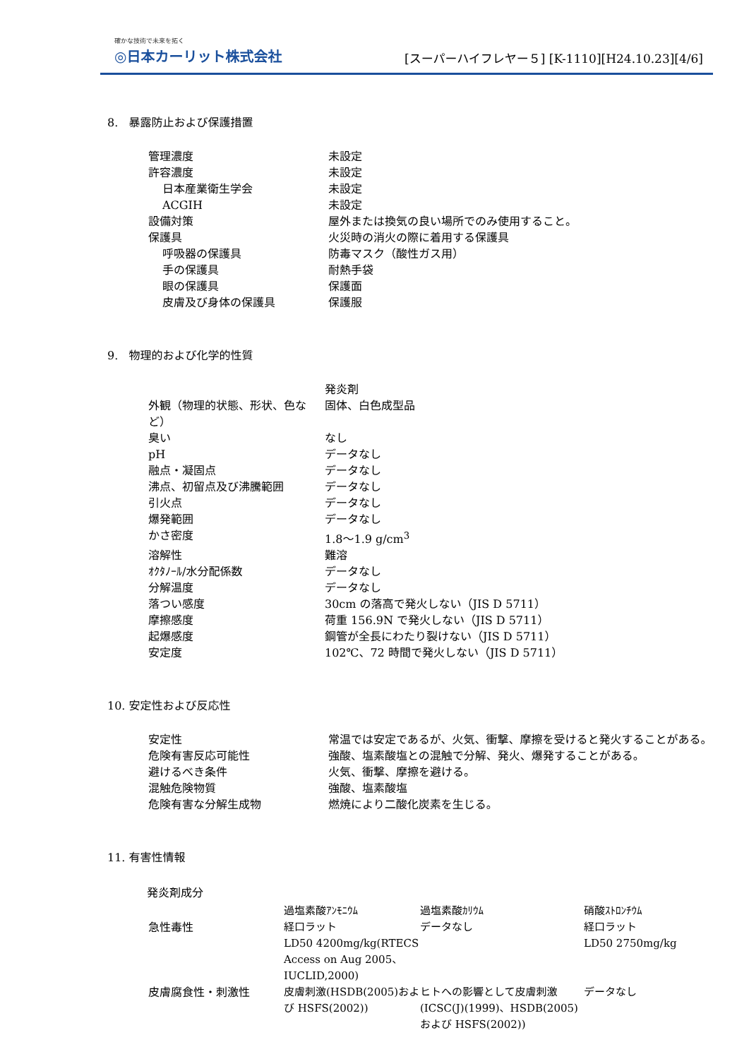確かな技術で未来を拓く
◎日本カーリット株式会社
[スーパーハイフレヤー５] [K-1110][H24.10.23][4/6]
8. 暴露防止および保護措置
| 管理濃度 | 未設定 |
| 許容濃度 | 未設定 |
| 日本産業衛生学会 | 未設定 |
| ACGIH | 未設定 |
| 設備対策 | 屋外または換気の良い場所でのみ使用すること。 |
| 保護具 | 火災時の消火の際に着用する保護具 |
| 呼吸器の保護具 | 防毒マスク（酸性ガス用） |
| 手の保護具 | 耐熱手袋 |
| 眼の保護具 | 保護面 |
| 皮膚及び身体の保護具 | 保護服 |
9. 物理的および化学的性質
| | 発炎剤 |
| 外観（物理的状態、形状、色など） | 固体、白色成型品 |
| 臭い | なし |
| pH | データなし |
| 融点・凝固点 | データなし |
| 沸点、初留点及び沸騰範囲 | データなし |
| 引火点 | データなし |
| 爆発範囲 | データなし |
| かさ密度 | 1.8～1.9 g/cm<sup>3</sup> |
| 溶解性 | 難溶 |
| ｵｸﾀﾉｰﾙ/水分配係数 | データなし |
| 分解温度 | データなし |
| 落つい感度 | 30cm の落高で発火しない（JIS D 5711） |
| 摩擦感度 | 荷重 156.9N で発火しない（JIS D 5711） |
| 起爆感度 | 鋼管が全長にわたり裂けない（JIS D 5711） |
| 安定度 | 102℃、72 時間で発火しない（JIS D 5711） |
10. 安定性および反応性
| 安定性 | 常温では安定であるが、火気、衝撃、摩擦を受けると発火することがある。 |
| 危険有害反応可能性 | 強酸、塩素酸塩との混触で分解、発火、爆発することがある。 |
| 避けるべき条件 | 火気、衝撃、摩擦を避ける。 |
| 混触危険物質 | 強酸、塩素酸塩 |
| 危険有害な分解生成物 | 燃焼により二酸化炭素を生じる。 |
11. 有害性情報
発炎剤成分
| | 過塩素酸ｱﾝﾓﾆｳﾑ | 過塩素酸ｶﾘｳﾑ | 硝酸ｽﾄﾛﾝﾁｳﾑ |
| 急性毒性 | 経口ラット LD50 4200mg/kg(RTECS Access on Aug 2005、IUCLID,2000) | データなし | 経口ラット LD50 2750mg/kg |
| 皮膚腐食性・刺激性 | 皮膚刺激(HSDB(2005)および HSFS(2002)) | ヒトへの影響として皮膚刺激(ICSC(J)(1999)、HSDB(2005)および HSFS(2002)) | データなし |